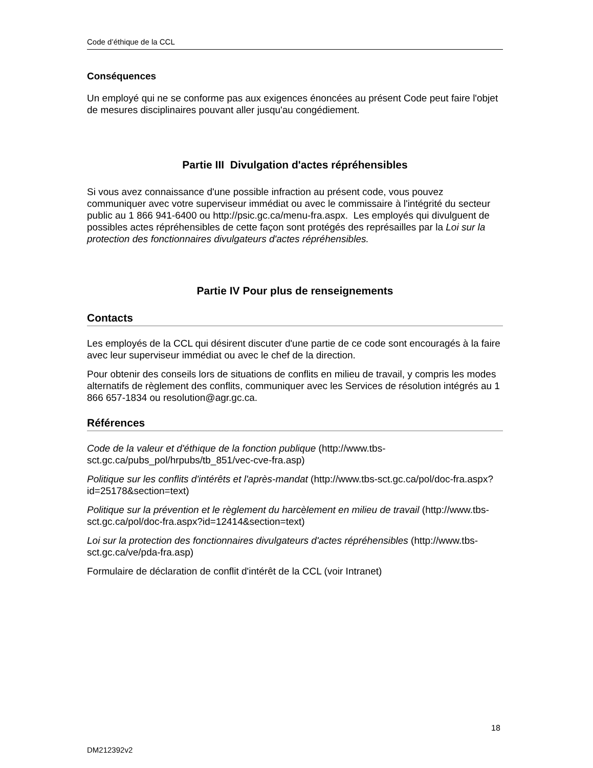Code d’éthique de la CCL
Conséquences
Un employé qui ne se conforme pas aux exigences énoncées au présent Code peut faire l'objet de mesures disciplinaires pouvant aller jusqu'au congédiement.
Partie III Divulgation d'actes répréhensibles
Si vous avez connaissance d'une possible infraction au présent code, vous pouvez communiquer avec votre superviseur immédiat ou avec le commissaire à l'intégrité du secteur public au 1 866 941-6400 ou http://psic.gc.ca/menu-fra.aspx. Les employés qui divulguent de possibles actes répréhensibles de cette façon sont protégés des représailles par la Loi sur la protection des fonctionnaires divulgateurs d'actes répréhensibles.
Partie IV Pour plus de renseignements
Contacts
Les employés de la CCL qui désirent discuter d'une partie de ce code sont encouragés à la faire avec leur superviseur immédiat ou avec le chef de la direction.
Pour obtenir des conseils lors de situations de conflits en milieu de travail, y compris les modes alternatifs de règlement des conflits, communiquer avec les Services de résolution intégrés au 1 866 657-1834 ou resolution@agr.gc.ca.
Références
Code de la valeur et d'éthique de la fonction publique (http://www.tbs-sct.gc.ca/pubs_pol/hrpubs/tb_851/vec-cve-fra.asp)
Politique sur les conflits d'intérêts et l'après-mandat (http://www.tbs-sct.gc.ca/pol/doc-fra.aspx?id=25178&section=text)
Politique sur la prévention et le règlement du harcèlement en milieu de travail (http://www.tbs-sct.gc.ca/pol/doc-fra.aspx?id=12414&section=text)
Loi sur la protection des fonctionnaires divulgateurs d'actes répréhensibles (http://www.tbs-sct.gc.ca/ve/pda-fra.asp)
Formulaire de déclaration de conflit d'intérêt de la CCL (voir Intranet)
18
DM212392v2